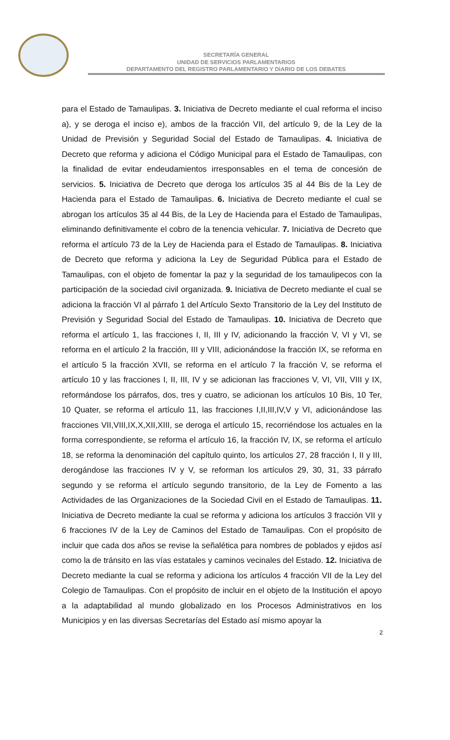SECRETARÍA GENERAL
UNIDAD DE SERVICIOS PARLAMENTARIOS
DEPARTAMENTO DEL REGISTRO PARLAMENTARIO Y DIARIO DE LOS DEBATES
para el Estado de Tamaulipas. 3. Iniciativa de Decreto mediante el cual reforma el inciso a), y se deroga el inciso e), ambos de la fracción VII, del artículo 9, de la Ley de la Unidad de Previsión y Seguridad Social del Estado de Tamaulipas. 4. Iniciativa de Decreto que reforma y adiciona el Código Municipal para el Estado de Tamaulipas, con la finalidad de evitar endeudamientos irresponsables en el tema de concesión de servicios. 5. Iniciativa de Decreto que deroga los artículos 35 al 44 Bis de la Ley de Hacienda para el Estado de Tamaulipas. 6. Iniciativa de Decreto mediante el cual se abrogan los artículos 35 al 44 Bis, de la Ley de Hacienda para el Estado de Tamaulipas, eliminando definitivamente el cobro de la tenencia vehicular. 7. Iniciativa de Decreto que reforma el artículo 73 de la Ley de Hacienda para el Estado de Tamaulipas. 8. Iniciativa de Decreto que reforma y adiciona la Ley de Seguridad Pública para el Estado de Tamaulipas, con el objeto de fomentar la paz y la seguridad de los tamaulipecos con la participación de la sociedad civil organizada. 9. Iniciativa de Decreto mediante el cual se adiciona la fracción VI al párrafo 1 del Artículo Sexto Transitorio de la Ley del Instituto de Previsión y Seguridad Social del Estado de Tamaulipas. 10. Iniciativa de Decreto que reforma el artículo 1, las fracciones I, II, III y IV, adicionando la fracción V, VI y VI, se reforma en el artículo 2 la fracción, III y VIII, adicionándose la fracción IX, se reforma en el artículo 5 la fracción XVII, se reforma en el artículo 7 la fracción V, se reforma el artículo 10 y las fracciones I, II, III, IV y se adicionan las fracciones V, VI, VII, VIII y IX, reformándose los párrafos, dos, tres y cuatro, se adicionan los artículos 10 Bis, 10 Ter, 10 Quater, se reforma el artículo 11, las fracciones I,II,III,IV,V y VI, adicionándose las fracciones VII,VIII,IX,X,XII,XIII, se deroga el artículo 15, recorriéndose los actuales en la forma correspondiente, se reforma el artículo 16, la fracción IV, IX, se reforma el artículo 18, se reforma la denominación del capítulo quinto, los artículos 27, 28 fracción I, II y III, derogándose las fracciones IV y V, se reforman los artículos 29, 30, 31, 33 párrafo segundo y se reforma el artículo segundo transitorio, de la Ley de Fomento a las Actividades de las Organizaciones de la Sociedad Civil en el Estado de Tamaulipas. 11. Iniciativa de Decreto mediante la cual se reforma y adiciona los artículos 3 fracción VII y 6 fracciones IV de la Ley de Caminos del Estado de Tamaulipas. Con el propósito de incluir que cada dos años se revise la señalética para nombres de poblados y ejidos así como la de tránsito en las vías estatales y caminos vecinales del Estado. 12. Iniciativa de Decreto mediante la cual se reforma y adiciona los artículos 4 fracción VII de la Ley del Colegio de Tamaulipas. Con el propósito de incluir en el objeto de la Institución el apoyo a la adaptabilidad al mundo globalizado en los Procesos Administrativos en los Municipios y en las diversas Secretarías del Estado así mismo apoyar la
2